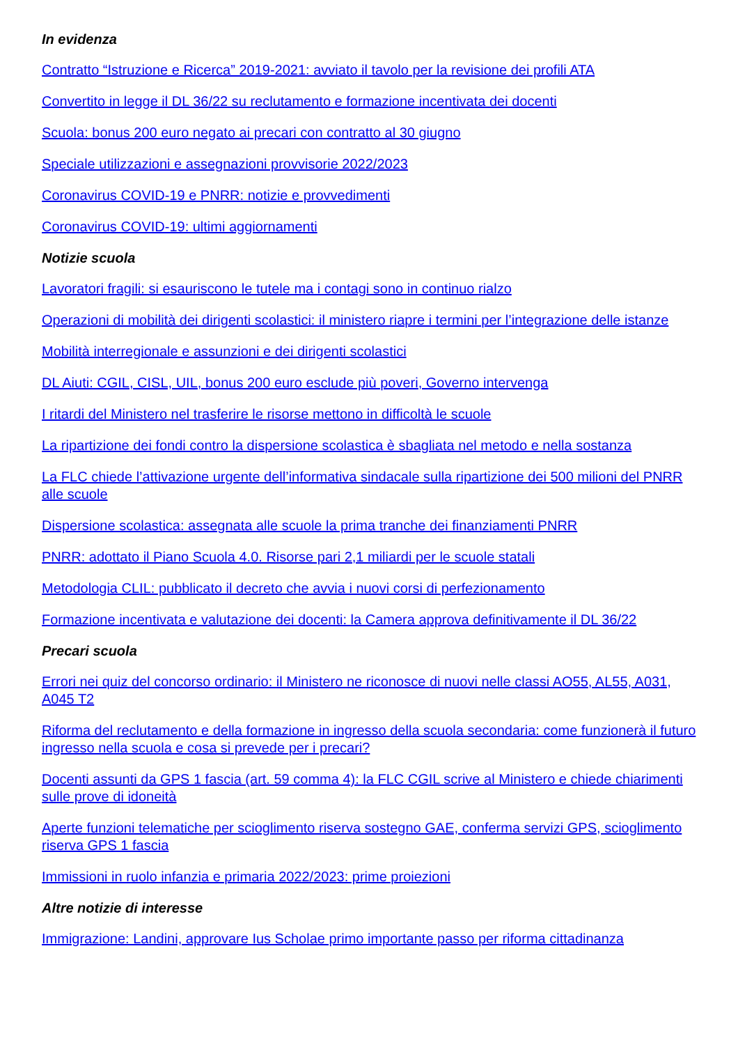In evidenza
Contratto “Istruzione e Ricerca” 2019-2021: avviato il tavolo per la revisione dei profili ATA
Convertito in legge il DL 36/22 su reclutamento e formazione incentivata dei docenti
Scuola: bonus 200 euro negato ai precari con contratto al 30 giugno
Speciale utilizzazioni e assegnazioni provvisorie 2022/2023
Coronavirus COVID-19 e PNRR: notizie e provvedimenti
Coronavirus COVID-19: ultimi aggiornamenti
Notizie scuola
Lavoratori fragili: si esauriscono le tutele ma i contagi sono in continuo rialzo
Operazioni di mobilità dei dirigenti scolastici: il ministero riapre i termini per l’integrazione delle istanze
Mobilità interregionale e assunzioni e dei dirigenti scolastici
DL Aiuti: CGIL, CISL, UIL, bonus 200 euro esclude più poveri, Governo intervenga
I ritardi del Ministero nel trasferire le risorse mettono in difficoltà le scuole
La ripartizione dei fondi contro la dispersione scolastica è sbagliata nel metodo e nella sostanza
La FLC chiede l’attivazione urgente dell’informativa sindacale sulla ripartizione dei 500 milioni del PNRR alle scuole
Dispersione scolastica: assegnata alle scuole la prima tranche dei finanziamenti PNRR
PNRR: adottato il Piano Scuola 4.0. Risorse pari 2,1 miliardi per le scuole statali
Metodologia CLIL: pubblicato il decreto che avvia i nuovi corsi di perfezionamento
Formazione incentivata e valutazione dei docenti: la Camera approva definitivamente il DL 36/22
Precari scuola
Errori nei quiz del concorso ordinario: il Ministero ne riconosce di nuovi nelle classi AO55, AL55, A031, A045 T2
Riforma del reclutamento e della formazione in ingresso della scuola secondaria: come funzionerà il futuro ingresso nella scuola e cosa si prevede per i precari?
Docenti assunti da GPS 1 fascia (art. 59 comma 4): la FLC CGIL scrive al Ministero e chiede chiarimenti sulle prove di idoneità
Aperte funzioni telematiche per scioglimento riserva sostegno GAE, conferma servizi GPS, scioglimento riserva GPS 1 fascia
Immissioni in ruolo infanzia e primaria 2022/2023: prime proiezioni
Altre notizie di interesse
Immigrazione: Landini, approvare Ius Scholae primo importante passo per riforma cittadinanza